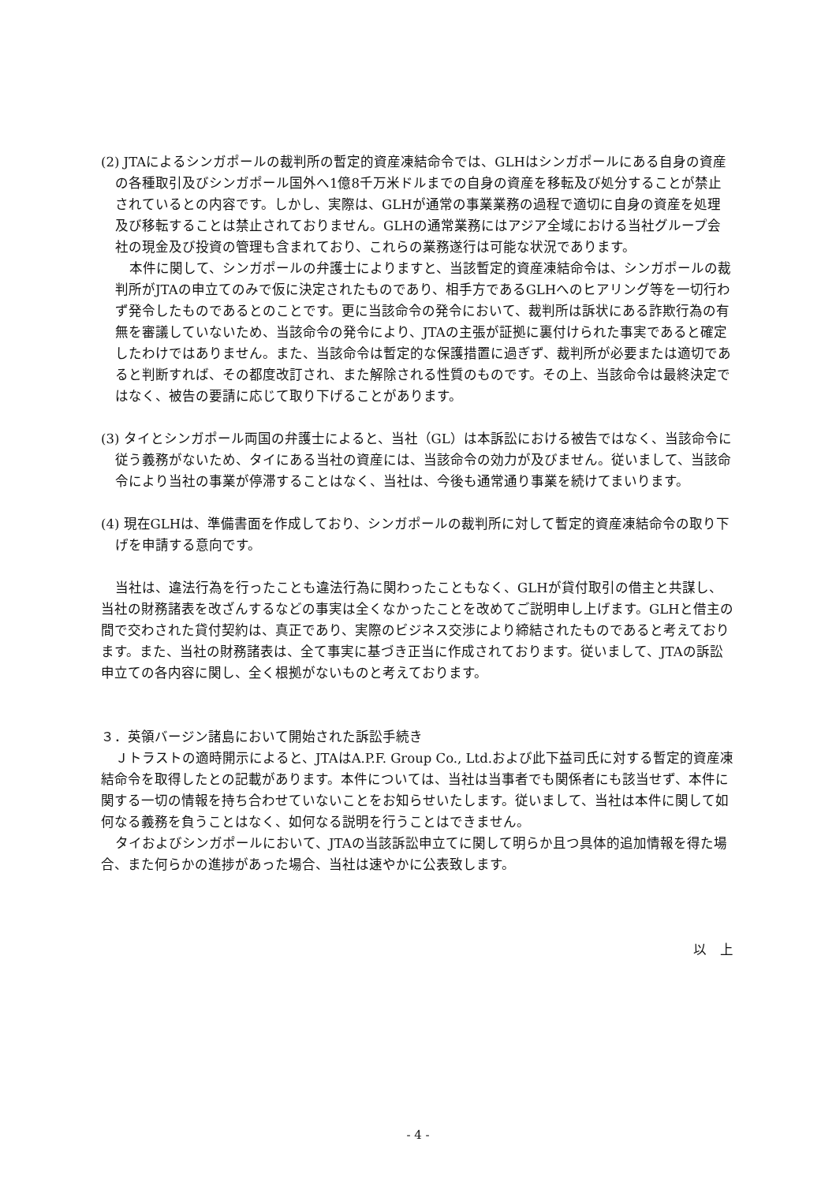(2) JTAによるシンガポールの裁判所の暫定的資産凍結命令では、GLHはシンガポールにある自身の資産の各種取引及びシンガポール国外へ1億8千万米ドルまでの自身の資産を移転及び処分することが禁止されているとの内容です。しかし、実際は、GLHが通常の事業業務の過程で適切に自身の資産を処理及び移転することは禁止されておりません。GLHの通常業務にはアジア全域における当社グループ会社の現金及び投資の管理も含まれており、これらの業務遂行は可能な状況であります。
本件に関して、シンガポールの弁護士によりますと、当該暫定的資産凍結命令は、シンガポールの裁判所がJTAの申立てのみで仮に決定されたものであり、相手方であるGLHへのヒアリング等を一切行わず発令したものであるとのことです。更に当該命令の発令において、裁判所は訴状にある詐欺行為の有無を審議していないため、当該命令の発令により、JTAの主張が証拠に裏付けられた事実であると確定したわけではありません。また、当該命令は暫定的な保護措置に過ぎず、裁判所が必要または適切であると判断すれば、その都度改訂され、また解除される性質のものです。その上、当該命令は最終決定ではなく、被告の要請に応じて取り下げることがあります。
(3) タイとシンガポール両国の弁護士によると、当社（GL）は本訴訟における被告ではなく、当該命令に従う義務がないため、タイにある当社の資産には、当該命令の効力が及びません。従いまして、当該命令により当社の事業が停滞することはなく、当社は、今後も通常通り事業を続けてまいります。
(4) 現在GLHは、準備書面を作成しており、シンガポールの裁判所に対して暫定的資産凍結命令の取り下げを申請する意向です。
当社は、違法行為を行ったことも違法行為に関わったこともなく、GLHが貸付取引の借主と共謀し、当社の財務諸表を改ざんするなどの事実は全くなかったことを改めてご説明申し上げます。GLHと借主の間で交わされた貸付契約は、真正であり、実際のビジネス交渉により締結されたものであると考えております。また、当社の財務諸表は、全て事実に基づき正当に作成されております。従いまして、JTAの訴訟申立ての各内容に関し、全く根拠がないものと考えております。
３．英領バージン諸島において開始された訴訟手続き
Ｊトラストの適時開示によると、JTAはA.P.F. Group Co., Ltd.および此下益司氏に対する暫定的資産凍結命令を取得したとの記載があります。本件については、当社は当事者でも関係者にも該当せず、本件に関する一切の情報を持ち合わせていないことをお知らせいたします。従いまして、当社は本件に関して如何なる義務を負うことはなく、如何なる説明を行うことはできません。
タイおよびシンガポールにおいて、JTAの当該訴訟申立てに関して明らか且つ具体的追加情報を得た場合、また何らかの進捗があった場合、当社は速やかに公表致します。
以　上
- 4 -